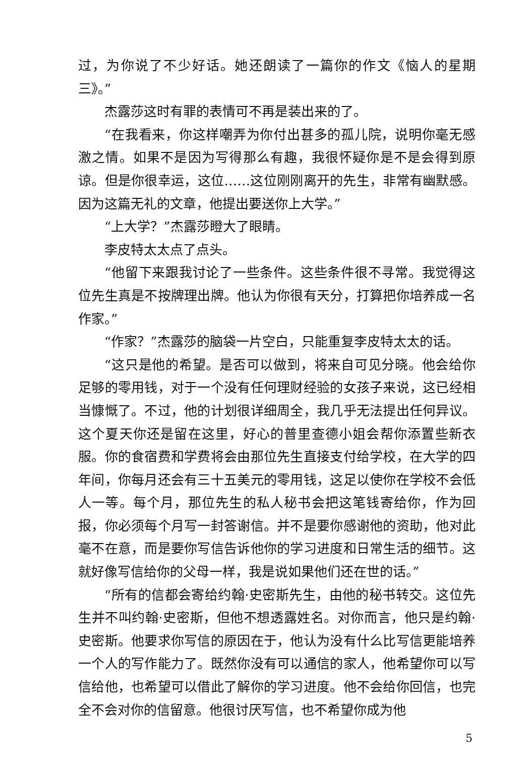过，为你说了不少好话。她还朗读了一篇你的作文《恼人的星期三》。”
杰露莎这时有罪的表情可不再是装出来的了。
“在我看来，你这样嘲弄为你付出甚多的孤儿院，说明你毫无感激之情。如果不是因为写得那么有趣，我很怀疑你是不是会得到原谅。但是你很幸运，这位……这位刚刚离开的先生，非常有幽默感。因为这篇无礼的文章，他提出要送你上大学。”
“上大学？”杰露莎瞪大了眼睛。
李皮特太太点了点头。
“他留下来跟我讨论了一些条件。这些条件很不寻常。我觉得这位先生真是不按牌理出牌。他认为你很有天分，打算把你培养成一名作家。”
“作家？”杰露莎的脑袋一片空白，只能重复李皮特太太的话。
“这只是他的希望。是否可以做到，将来自可见分晓。他会给你足够的零用钱，对于一个没有任何理财经验的女孩子来说，这已经相当慷慨了。不过，他的计划很详细周全，我几乎无法提出任何异议。这个夏天你还是留在这里，好心的普里查德小姐会帮你添置些新衣服。你的食宿费和学费将会由那位先生直接支付给学校，在大学的四年间，你每月还会有三十五美元的零用钱，这足以使你在学校不会低人一等。每个月，那位先生的私人秘书会把这笔钱寄给你，作为回报，你必须每个月写一封答谢信。并不是要你感谢他的资助，他对此毫不在意，而是要你写信告诉他你的学习进度和日常生活的细节。这就好像写信给你的父母一样，我是说如果他们还在世的话。”
“所有的信都会寄给约翰·史密斯先生，由他的秘书转交。这位先生并不叫约翰·史密斯，但他不想透露姓名。对你而言，他只是约翰·史密斯。他要求你写信的原因在于，他认为没有什么比写信更能培养一个人的写作能力了。既然你没有可以通信的家人，他希望你可以写信给他，也希望可以借此了解你的学习进度。他不会给你回信，也完全不会对你的信留意。他很讨厌写信，也不希望你成为他
5